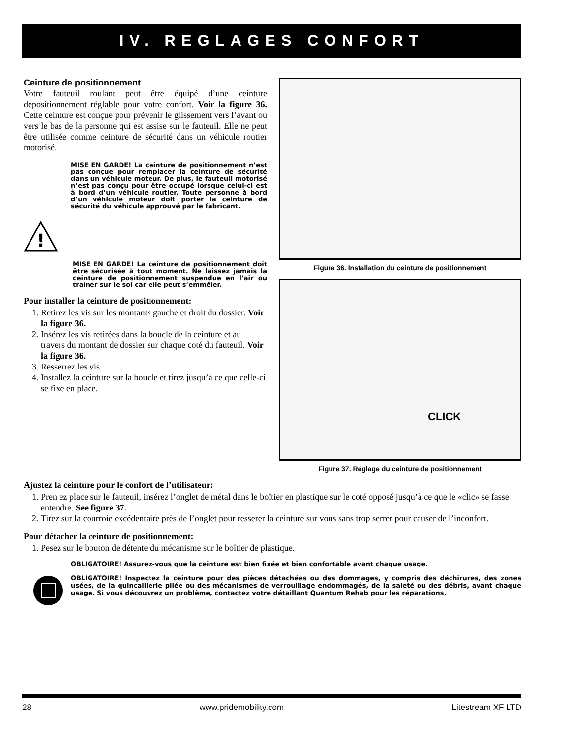IV. REGLAGES CONFORT
Ceinture de positionnement
Votre fauteuil roulant peut être équipé d’une ceinture depositionnement réglable pour votre confort. Voir la figure 36. Cette ceinture est conçue pour prévenir le glissement vers l’avant ou vers le bas de la personne qui est assise sur le fauteuil. Elle ne peut être utilisée comme ceinture de sécurité dans un véhicule routier motorisé.
!
MISE EN GARDE! La ceinture de positionnement n’est pas conçue pour remplacer la ceinture de sécurité dans un véhicule moteur. De plus, le fauteuil motorisé n’est pas conçu pour être occupé lorsque celui-ci est à bord d’un véhicule routier. Toute personne à bord d’un véhicule moteur doit porter la ceinture de sécurité du véhicule approuvé par le fabricant.
MISE EN GARDE! La ceinture de positionnement doit être sécurisée à tout moment. Ne laissez jamais la ceinture de positionnement suspendue en l’air ou trainer sur le sol car elle peut s’emmêler.
Pour installer la ceinture de positionnement:
1. Retirez les vis sur les montants gauche et droit du dossier. Voir la figure 36.
2. Insérez les vis retirées dans la boucle de la ceinture et au travers du montant de dossier sur chaque coté du fauteuil. Voir la figure 36.
3. Resserrez les vis.
4. Installez la ceinture sur la boucle et tirez jusqu’à ce que celle-ci se fixe en place.
Figure 36. Installation du ceinture de positionnement
CLICK
Figure 37. Réglage du ceinture de positionnement
Ajustez la ceinture pour le confort de l’utilisateur:
1. Pren ez place sur le fauteuil, insérez l’onglet de métal dans le boîtier en plastique sur le coté opposé jusqu’à ce que le «clic» se fasse entendre. See figure 37.
2. Tirez sur la courroie excédentaire près de l’onglet pour resserer la ceinture sur vous sans trop serrer pour causer de l’inconfort.
Pour détacher la ceinture de positionnement:
1. Pesez sur le bouton de détente du mécanisme sur le boîtier de plastique.
OBLIGATOIRE! Assurez-vous que la ceinture est bien fixée et bien confortable avant chaque usage.
OBLIGATOIRE! Inspectez la ceinture pour des pièces détachées ou des dommages, y compris des déchirures, des zones usées, de la quincaillerie pliée ou des mécanismes de verrouillage endommagés, de la saleté ou des débris, avant chaque usage. Si vous découvrez un problème, contactez votre détaillant Quantum Rehab pour les réparations.
28 www.pridemobility.com Litestream XF LTD